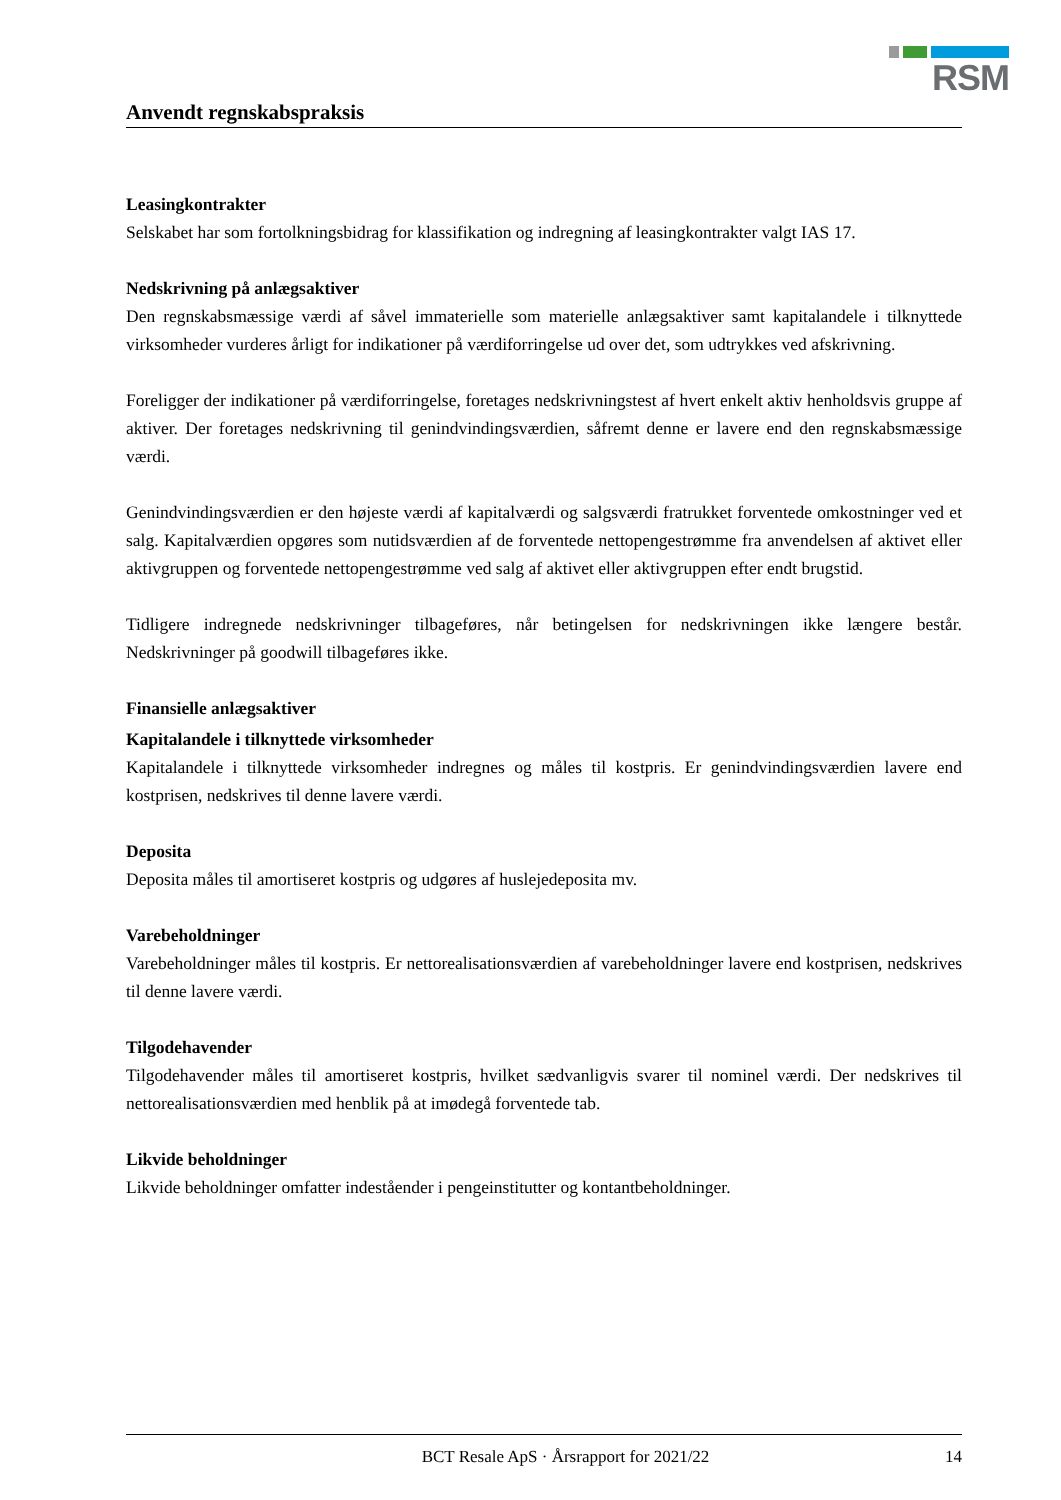RSM
Anvendt regnskabspraksis
Leasingkontrakter
Selskabet har som fortolkningsbidrag for klassifikation og indregning af leasingkontrakter valgt IAS 17.
Nedskrivning på anlægsaktiver
Den regnskabsmæssige værdi af såvel immaterielle som materielle anlægsaktiver samt kapitalandele i tilknyttede virksomheder vurderes årligt for indikationer på værdiforringelse ud over det, som udtrykkes ved afskrivning.
Foreligger der indikationer på værdiforringelse, foretages nedskrivningstest af hvert enkelt aktiv henholdsvis gruppe af aktiver. Der foretages nedskrivning til genindvindingsværdien, såfremt denne er lavere end den regnskabsmæssige værdi.
Genindvindingsværdien er den højeste værdi af kapitalværdi og salgsværdi fratrukket forventede omkostninger ved et salg. Kapitalværdien opgøres som nutidsværdien af de forventede nettopengestrømme fra anvendelsen af aktivet eller aktivgruppen og forventede nettopengestrømme ved salg af aktivet eller aktivgruppen efter endt brugstid.
Tidligere indregnede nedskrivninger tilbageføres, når betingelsen for nedskrivningen ikke længere består. Nedskrivninger på goodwill tilbageføres ikke.
Finansielle anlægsaktiver
Kapitalandele i tilknyttede virksomheder
Kapitalandele i tilknyttede virksomheder indregnes og måles til kostpris. Er genindvindingsværdien lavere end kostprisen, nedskrives til denne lavere værdi.
Deposita
Deposita måles til amortiseret kostpris og udgøres af huslejedeposita mv.
Varebeholdninger
Varebeholdninger måles til kostpris. Er nettorealisationsværdien af varebeholdninger lavere end kostprisen, nedskrives til denne lavere værdi.
Tilgodehavender
Tilgodehavender måles til amortiseret kostpris, hvilket sædvanligvis svarer til nominel værdi. Der nedskrives til nettorealisationsværdien med henblik på at imødegå forventede tab.
Likvide beholdninger
Likvide beholdninger omfatter indeståender i pengeinstitutter og kontantbeholdninger.
BCT Resale ApS · Årsrapport for 2021/22 14